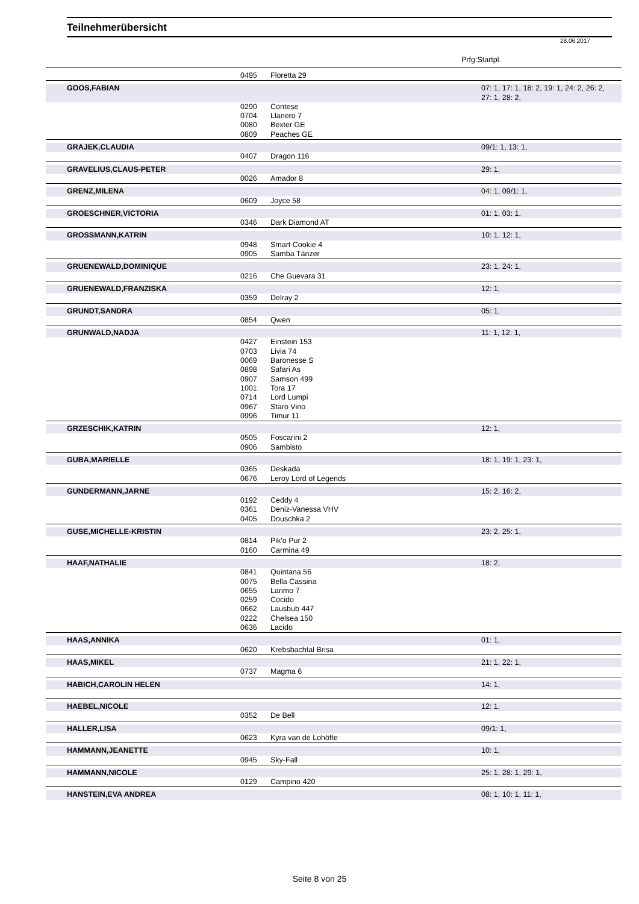Teilnehmerübersicht
28.06.2017
Prfg:Startpl.
| | 0495 | Floretta 29 | |
| GOOS,FABIAN | | | 07: 1, 17: 1, 18: 2, 19: 1, 24: 2, 26: 2, 27: 1, 28: 2, |
| | 0290 | Contese | |
| | 0704 | Llanero 7 | |
| | 0080 | Bexter GE | |
| | 0809 | Peaches GE | |
| GRAJEK,CLAUDIA | | | 09/1: 1, 13: 1, |
| | 0407 | Dragon 116 | |
| GRAVELIUS,CLAUS-PETER | | | 29: 1, |
| | 0026 | Amador 8 | |
| GRENZ,MILENA | | | 04: 1, 09/1: 1, |
| | 0609 | Joyce 58 | |
| GROESCHNER,VICTORIA | | | 01: 1, 03: 1, |
| | 0346 | Dark Diamond AT | |
| GROSSMANN,KATRIN | | | 10: 1, 12: 1, |
| | 0948 | Smart Cookie 4 | |
| | 0905 | Samba Tänzer | |
| GRUENEWALD,DOMINIQUE | | | 23: 1, 24: 1, |
| | 0216 | Che Guevara 31 | |
| GRUENEWALD,FRANZISKA | | | 12: 1, |
| | 0359 | Delray 2 | |
| GRUNDT,SANDRA | | | 05: 1, |
| | 0854 | Qwen | |
| GRUNWALD,NADJA | | | 11: 1, 12: 1, |
| | 0427 | Einstein 153 | |
| | 0703 | Livia 74 | |
| | 0069 | Baronesse S | |
| | 0898 | Safari As | |
| | 0907 | Samson 499 | |
| | 1001 | Tora 17 | |
| | 0714 | Lord Lumpi | |
| | 0967 | Staro Vino | |
| | 0996 | Timur 11 | |
| GRZESCHIK,KATRIN | | | 12: 1, |
| | 0505 | Foscarini 2 | |
| | 0906 | Sambisto | |
| GUBA,MARIELLE | | | 18: 1, 19: 1, 23: 1, |
| | 0365 | Deskada | |
| | 0676 | Leroy Lord of Legends | |
| GUNDERMANN,JARNE | | | 15: 2, 16: 2, |
| | 0192 | Ceddy 4 | |
| | 0361 | Deniz-Vanessa VHV | |
| | 0405 | Douschka 2 | |
| GUSE,MICHELLE-KRISTIN | | | 23: 2, 25: 1, |
| | 0814 | Pik'o Pur 2 | |
| | 0160 | Carmina 49 | |
| HAAF,NATHALIE | | | 18: 2, |
| | 0841 | Quintana 56 | |
| | 0075 | Bella Cassina | |
| | 0655 | Larimo 7 | |
| | 0259 | Cocido | |
| | 0662 | Lausbub 447 | |
| | 0222 | Chelsea 150 | |
| | 0636 | Lacido | |
| HAAS,ANNIKA | | | 01: 1, |
| | 0620 | Krebsbachtal Brisa | |
| HAAS,MIKEL | | | 21: 1, 22: 1, |
| | 0737 | Magma 6 | |
| HABICH,CAROLIN HELEN | | | 14: 1, |
| HAEBEL,NICOLE | | | 12: 1, |
| | 0352 | De Bell | |
| HALLER,LISA | | | 09/1: 1, |
| | 0623 | Kyra van de Lohöfte | |
| HAMMANN,JEANETTE | | | 10: 1, |
| | 0945 | Sky-Fall | |
| HAMMANN,NICOLE | | | 25: 1, 28: 1, 29: 1, |
| | 0129 | Campino 420 | |
| HANSTEIN,EVA ANDREA | | | 08: 1, 10: 1, 11: 1, |
Seite 8 von 25